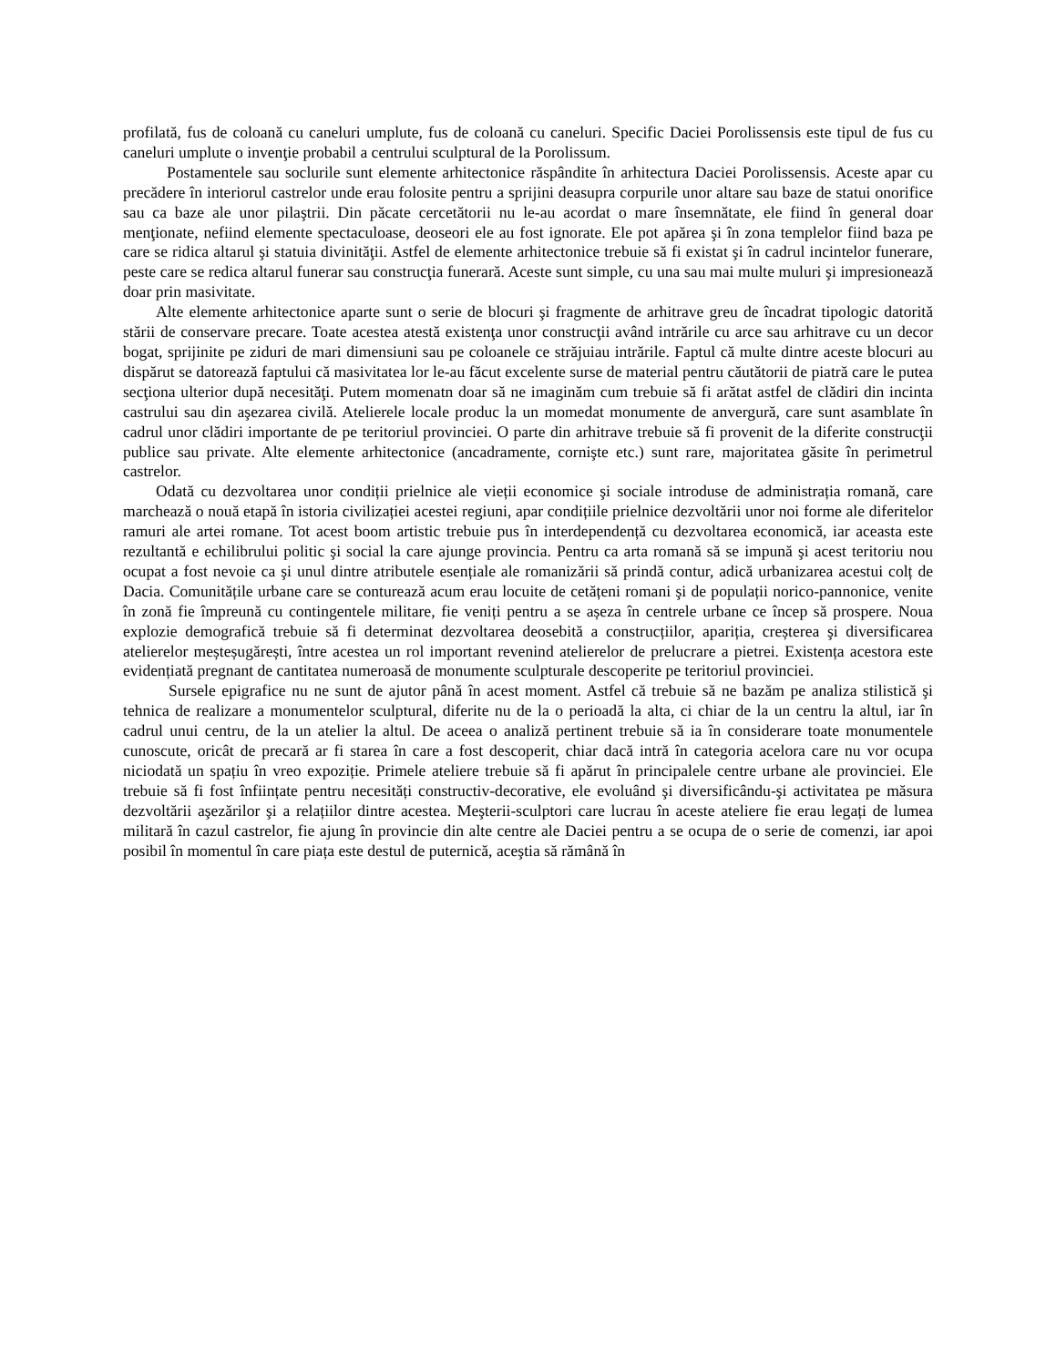profilată, fus de coloană cu caneluri umplute, fus de coloană cu caneluri. Specific Daciei Porolissensis este tipul de fus cu caneluri umplute o invenţie probabil a centrului sculptural de la Porolissum.
Postamentele sau soclurile sunt elemente arhitectonice răspândite în arhitectura Daciei Porolissensis. Aceste apar cu precădere în interiorul castrelor unde erau folosite pentru a sprijini deasupra corpurile unor altare sau baze de statui onorifice sau ca baze ale unor pilaştrii. Din păcate cercetătorii nu le-au acordat o mare însemnătate, ele fiind în general doar menţionate, nefiind elemente spectaculoase, deoseori ele au fost ignorate. Ele pot apărea şi în zona templelor fiind baza pe care se ridica altarul şi statuia divinităţii. Astfel de elemente arhitectonice trebuie să fi existat şi în cadrul incintelor funerare, peste care se redica altarul funerar sau construcţia funerară. Aceste sunt simple, cu una sau mai multe muluri şi impresionează doar prin masivitate.
Alte elemente arhitectonice aparte sunt o serie de blocuri şi fragmente de arhitrave greu de încadrat tipologic datorită stării de conservare precare. Toate acestea atestă existenţa unor construcţii având intrările cu arce sau arhitrave cu un decor bogat, sprijinite pe ziduri de mari dimensiuni sau pe coloanele ce străjuiau intrările. Faptul că multe dintre aceste blocuri au dispărut se datorează faptului că masivitatea lor le-au făcut excelente surse de material pentru căutătorii de piatră care le putea secţiona ulterior după necesităţi. Putem momenatn doar să ne imaginăm cum trebuie să fi arătat astfel de clădiri din incinta castrului sau din aşezarea civilă. Atelierele locale produc la un momedat monumente de anvergură, care sunt asamblate în cadrul unor clădiri importante de pe teritoriul provinciei. O parte din arhitrave trebuie să fi provenit de la diferite construcţii publice sau private. Alte elemente arhitectonice (ancadramente, cornişte etc.) sunt rare, majoritatea găsite în perimetrul castrelor.
Odată cu dezvoltarea unor condiții prielnice ale vieții economice şi sociale introduse de administrația romană, care marchează o nouă etapă în istoria civilizației acestei regiuni, apar condițiile prielnice dezvoltării unor noi forme ale diferitelor ramuri ale artei romane. Tot acest boom artistic trebuie pus în interdependență cu dezvoltarea economică, iar aceasta este rezultantă e echilibrului politic şi social la care ajunge provincia. Pentru ca arta romană să se impună şi acest teritoriu nou ocupat a fost nevoie ca şi unul dintre atributele esențiale ale romanizării să prindă contur, adică urbanizarea acestui colț de Dacia. Comunitățile urbane care se conturează acum erau locuite de cetățeni romani şi de populații norico-pannonice, venite în zonă fie împreună cu contingentele militare, fie veniți pentru a se așeza în centrele urbane ce încep să prospere. Noua explozie demografică trebuie să fi determinat dezvoltarea deosebită a construcțiilor, apariția, creșterea şi diversificarea atelierelor meșteșugărești, între acestea un rol important revenind atelierelor de prelucrare a pietrei. Existența acestora este evidențiată pregnant de cantitatea numeroasă de monumente sculpturale descoperite pe teritoriul provinciei.
Sursele epigrafice nu ne sunt de ajutor până în acest moment. Astfel că trebuie să ne bazăm pe analiza stilistică şi tehnica de realizare a monumentelor sculptural, diferite nu de la o perioadă la alta, ci chiar de la un centru la altul, iar în cadrul unui centru, de la un atelier la altul. De aceea o analiză pertinent trebuie să ia în considerare toate monumentele cunoscute, oricât de precară ar fi starea în care a fost descoperit, chiar dacă intră în categoria acelora care nu vor ocupa niciodată un spațiu în vreo expoziție. Primele ateliere trebuie să fi apărut în principalele centre urbane ale provinciei. Ele trebuie să fi fost înființate pentru necesități constructiv-decorative, ele evoluând şi diversificându-şi activitatea pe măsura dezvoltării aşezărilor şi a relațiilor dintre acestea. Meşterii-sculptori care lucrau în aceste ateliere fie erau legați de lumea militară în cazul castrelor, fie ajung în provincie din alte centre ale Daciei pentru a se ocupa de o serie de comenzi, iar apoi posibil în momentul în care piața este destul de puternică, aceştia să rămână în